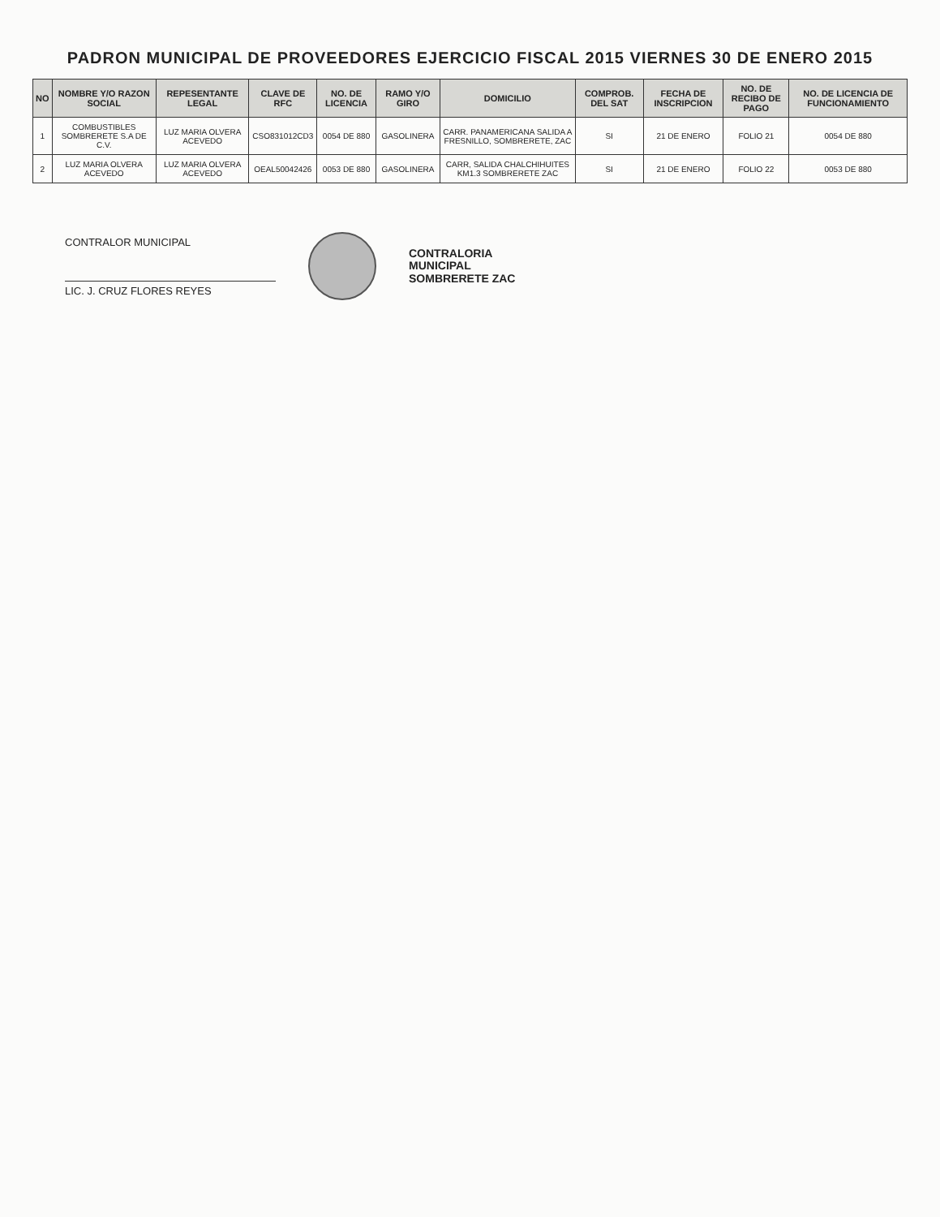PADRON MUNICIPAL DE PROVEEDORES EJERCICIO FISCAL 2015 VIERNES 30 DE ENERO 2015
| NO | NOMBRE Y/O RAZON SOCIAL | REPESENTANTE LEGAL | CLAVE DE RFC | NO. DE LICENCIA | RAMO Y/O GIRO | DOMICILIO | COMPROB. DEL SAT | FECHA DE INSCRIPCION | NO. DE RECIBO DE PAGO | NO. DE LICENCIA DE FUNCIONAMIENTO |
| --- | --- | --- | --- | --- | --- | --- | --- | --- | --- | --- |
| 1 | COMBUSTIBLES SOMBRERETE S.A DE C.V. | LUZ MARIA OLVERA ACEVEDO | CSO831012CD3 | 0054 DE 880 | GASOLINERA | CARR. PANAMERICANA SALIDA A FRESNILLO, SOMBRERETE, ZAC | SI | 21 DE ENERO | FOLIO 21 | 0054 DE 880 |
| 2 | LUZ MARIA OLVERA ACEVEDO | LUZ MARIA OLVERA ACEVEDO | OEAL50042426 | 0053 DE 880 | GASOLINERA | CARR, SALIDA CHALCHIHUITES KM1.3 SOMBRERETE ZAC | SI | 21 DE ENERO | FOLIO 22 | 0053 DE 880 |
CONTRALOR MUNICIPAL
LIC. J. CRUZ FLORES REYES
CONTRALORIA
MUNICIPAL
SOMBRERETE ZAC